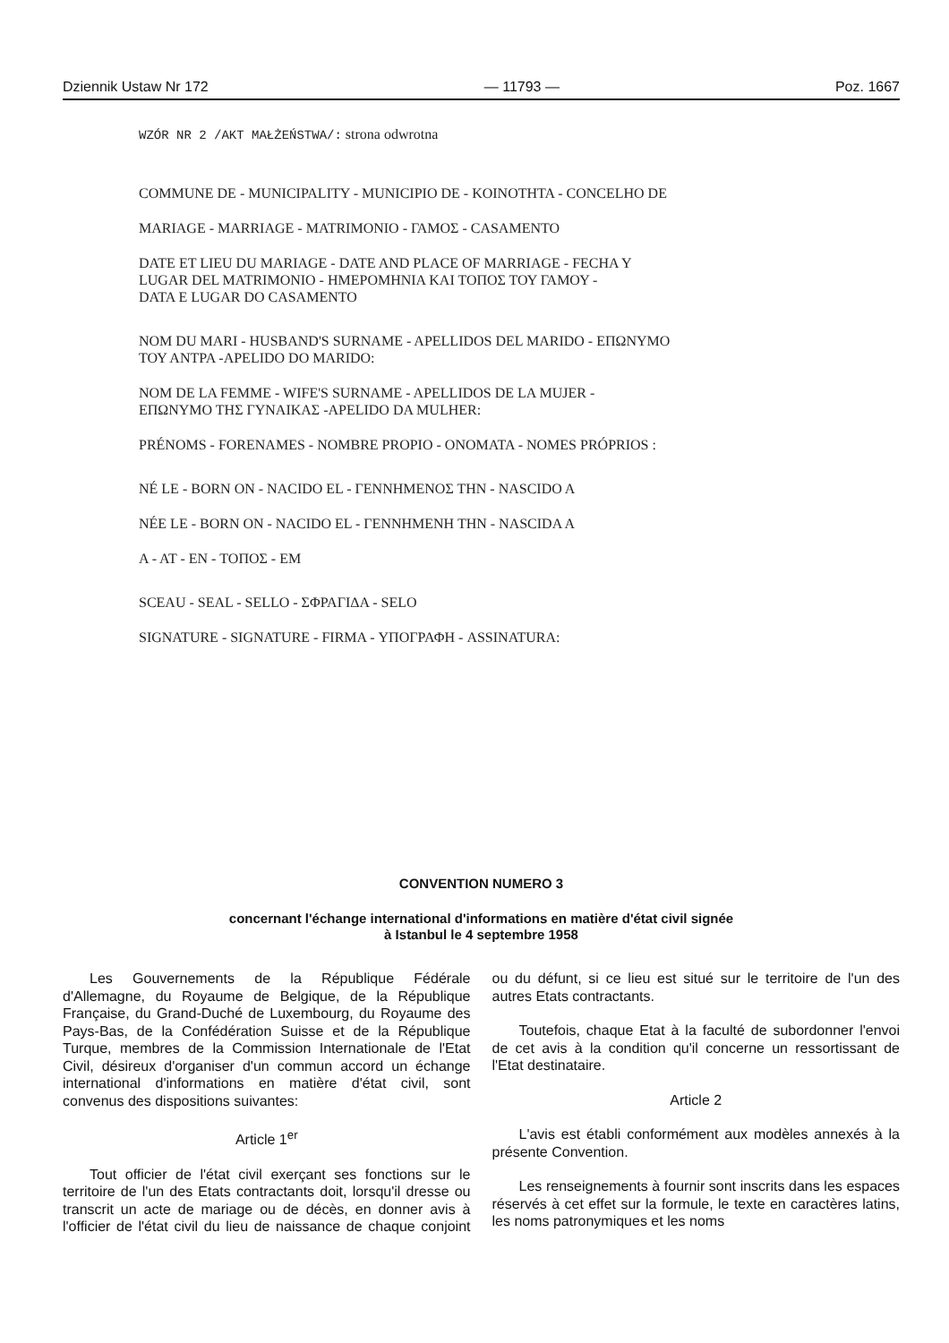Dziennik Ustaw Nr 172 — 11793 — Poz. 1667
WZÓR NR 2 /AKT MAŁŻEŃSTWA/: strona odwrotna
COMMUNE DE - MUNICIPALITY - MUNICIPIO DE - KOINOTHTA - CONCELHO DE
MARIAGE - MARRIAGE - MATRIMONIO - ΓΑΜΟΣ - CASAMENTO
DATE ET LIEU DU MARIAGE - DATE AND PLACE OF MARRIAGE - FECHA Y
LUGAR DEL MATRIMONIO - ΗΜΕΡΟΜΗΝΙΑ ΚΑΙ ΤΟΠΟΣ ΤΟΥ ΓΑΜΟΥ -
DATA E LUGAR DO CASAMENTO
NOM DU MARI - HUSBAND'S SURNAME - APELLIDOS DEL MARIDO - ΕΠΩΝΥΜΟ
ΤΟΥ ΑΝΤΡΑ -APELIDO DO MARIDO:
NOM DE LA FEMME - WIFE'S SURNAME - APELLIDOS DE LA MUJER -
ΕΠΩΝΥΜΟ ΤΗΣ ΓΥΝΑΙΚΑΣ -APELIDO DA MULHER:
PRÉNOMS - FORENAMES - NOMBRE PROPIO - ONOMATA - NOMES PRÓPRIOS :
NÉ LE - BORN ON - NACIDO EL - ΓΕΝΝΗΜΕΝΟΣ ΤΗΝ - NASCIDO A
NÉE LE - BORN ON - NACIDO EL - ΓΕΝΝΗΜΕΝΗ ΤΗΝ - NASCIDA A
A - AT - EN - ΤΟΠΟΣ - EM
SCEAU - SEAL - SELLO - ΣΦΡΑΓΙΔΑ - SELO
SIGNATURE - SIGNATURE - FIRMA - ΥΠΟΓΡΑΦΗ - ASSINATURA:
CONVENTION NUMERO 3
concernant l'échange international d'informations en matière d'état civil signée
à Istanbul le 4 septembre 1958
Les Gouvernements de la République Fédérale d'Allemagne, du Royaume de Belgique, de la République Française, du Grand-Duché de Luxembourg, du Royaume des Pays-Bas, de la Confédération Suisse et de la République Turque, membres de la Commission Internationale de l'Etat Civil, désireux d'organiser d'un commun accord un échange international d'informations en matière d'état civil, sont convenus des dispositions suivantes:
Article 1<sup>er</sup>
Tout officier de l'état civil exerçant ses fonctions sur le territoire de l'un des Etats contractants doit, lorsqu'il dresse ou transcrit un acte de mariage ou de décès, en donner avis à l'officier de l'état civil du lieu de naissance de chaque conjoint ou du défunt, si ce lieu est situé sur le territoire de l'un des autres Etats contractants.
Toutefois, chaque Etat à la faculté de subordonner l'envoi de cet avis à la condition qu'il concerne un ressortissant de l'Etat destinataire.
Article 2
L'avis est établi conformément aux modèles annexés à la présente Convention.
Les renseignements à fournir sont inscrits dans les espaces réservés à cet effet sur la formule, le texte en caractères latins, les noms patronymiques et les noms